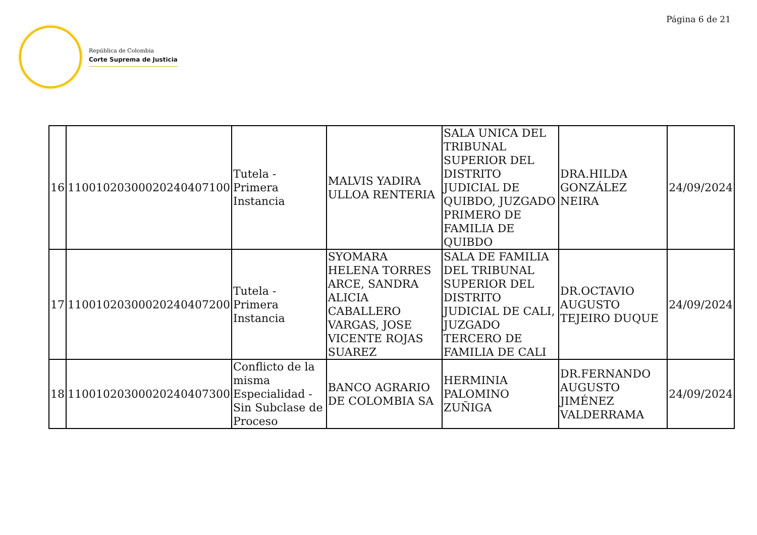Página 6 de 21
República de Colombia
Corte Suprema de Justicia
| 16 | 11001020300020240407100 | Tutela - Primera Instancia | MALVIS YADIRA ULLOA RENTERIA | SALA UNICA DEL TRIBUNAL SUPERIOR DEL DISTRITO JUDICIAL DE QUIBDO, JUZGADO PRIMERO DE FAMILIA DE QUIBDO | DRA.HILDA GONZÁLEZ NEIRA | 24/09/2024 |
| 17 | 11001020300020240407200 | Tutela - Primera Instancia | SYOMARA HELENA TORRES ARCE, SANDRA ALICIA CABALLERO VARGAS, JOSE VICENTE ROJAS SUAREZ | SALA DE FAMILIA DEL TRIBUNAL SUPERIOR DEL DISTRITO JUDICIAL DE CALI, JUZGADO TERCERO DE FAMILIA DE CALI | DR.OCTAVIO AUGUSTO TEJEIRO DUQUE | 24/09/2024 |
| 18 | 11001020300020240407300 | Conflicto de la misma Especialidad - Sin Subclase de Proceso | BANCO AGRARIO DE COLOMBIA SA | HERMINIA PALOMINO ZUÑIGA | DR.FERNANDO AUGUSTO JIMÉNEZ VALDERRAMA | 24/09/2024 |